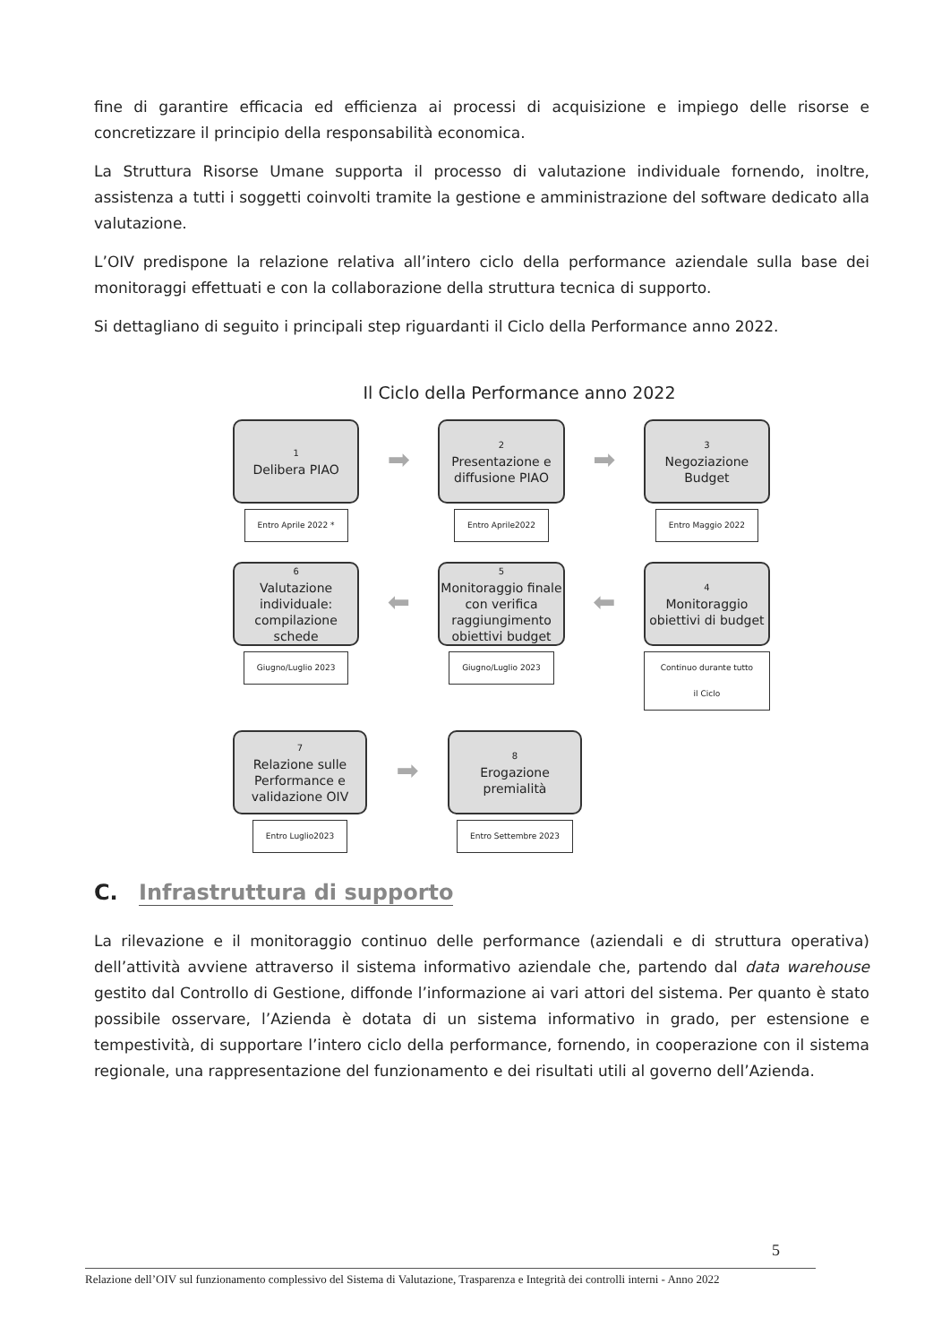fine di garantire efficacia ed efficienza ai processi di acquisizione e impiego delle risorse e concretizzare il principio della responsabilità economica.
La Struttura Risorse Umane supporta il processo di valutazione individuale fornendo, inoltre, assistenza a tutti i soggetti coinvolti tramite la gestione e amministrazione del software dedicato alla valutazione.
L’OIV predispone la relazione relativa all’intero ciclo della performance aziendale sulla base dei monitoraggi effettuati e con la collaborazione della struttura tecnica di supporto.
Si dettagliano di seguito i principali step riguardanti il Ciclo della Performance anno 2022.
Il Ciclo della Performance anno 2022
1
Delibera PIAO
Entro Aprile 2022 *
➡
2
Presentazione e diffusione PIAO
Entro Aprile2022
➡
3
Negoziazione Budget
Entro Maggio 2022
6
Valutazione individuale: compilazione schede
Giugno/Luglio 2023
⬅
5
Monitoraggio finale con verifica raggiungimento obiettivi budget
Giugno/Luglio 2023
⬅
4
Monitoraggio obiettivi di budget
Continuo durante tutto il Ciclo
7
Relazione sulle Performance e validazione OIV
Entro Luglio2023
➡
8
Erogazione premialità
Entro Settembre 2023
C. Infrastruttura di supporto
La rilevazione e il monitoraggio continuo delle performance (aziendali e di struttura operativa) dell’attività avviene attraverso il sistema informativo aziendale che, partendo dal data warehouse gestito dal Controllo di Gestione, diffonde l’informazione ai vari attori del sistema. Per quanto è stato possibile osservare, l’Azienda è dotata di un sistema informativo in grado, per estensione e tempestività, di supportare l’intero ciclo della performance, fornendo, in cooperazione con il sistema regionale, una rappresentazione del funzionamento e dei risultati utili al governo dell’Azienda.
5
Relazione dell’OIV sul funzionamento complessivo del Sistema di Valutazione, Trasparenza e Integrità dei controlli interni - Anno 2022